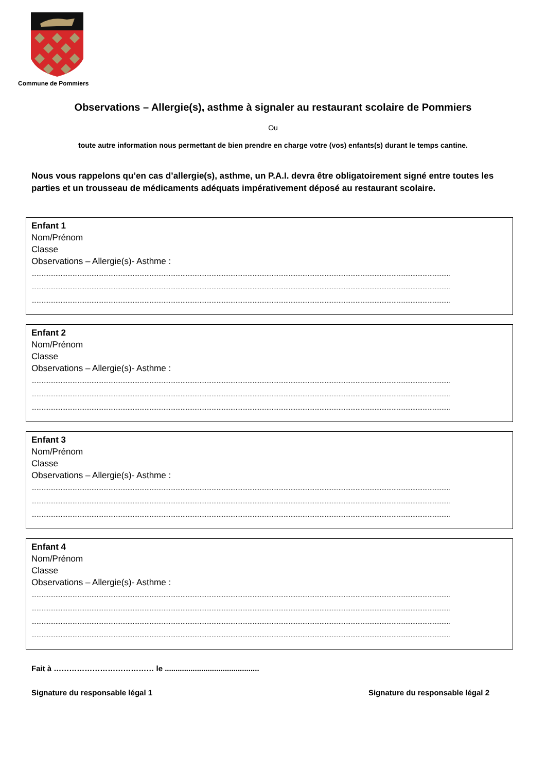Commune de Pommiers
Observations – Allergie(s), asthme à signaler au restaurant scolaire de Pommiers
Ou
toute autre information nous permettant de bien prendre en charge votre (vos) enfants(s) durant le temps cantine.
Nous vous rappelons qu’en cas d’allergie(s), asthme, un P.A.I. devra être obligatoirement signé entre toutes les parties et un trousseau de médicaments adéquats impérativement déposé au restaurant scolaire.
Enfant 1
Nom/Prénom
Classe
Observations – Allergie(s)- Asthme :
....................................................................................................................................................................................................................................................
....................................................................................................................................................................................................................................................
....................................................................................................................................................................................................................................................
Enfant 2
Nom/Prénom
Classe
Observations – Allergie(s)- Asthme :
....................................................................................................................................................................................................................................................
....................................................................................................................................................................................................................................................
....................................................................................................................................................................................................................................................
Enfant 3
Nom/Prénom
Classe
Observations – Allergie(s)- Asthme :
....................................................................................................................................................................................................................................................
....................................................................................................................................................................................................................................................
....................................................................................................................................................................................................................................................
Enfant 4
Nom/Prénom
Classe
Observations – Allergie(s)- Asthme :
....................................................................................................................................................................................................................................................
....................................................................................................................................................................................................................................................
....................................................................................................................................................................................................................................................
....................................................................................................................................................................................................................................................
Fait à ………………………………… le ............................................
Signature du responsable légal 1 Signature du responsable légal 2